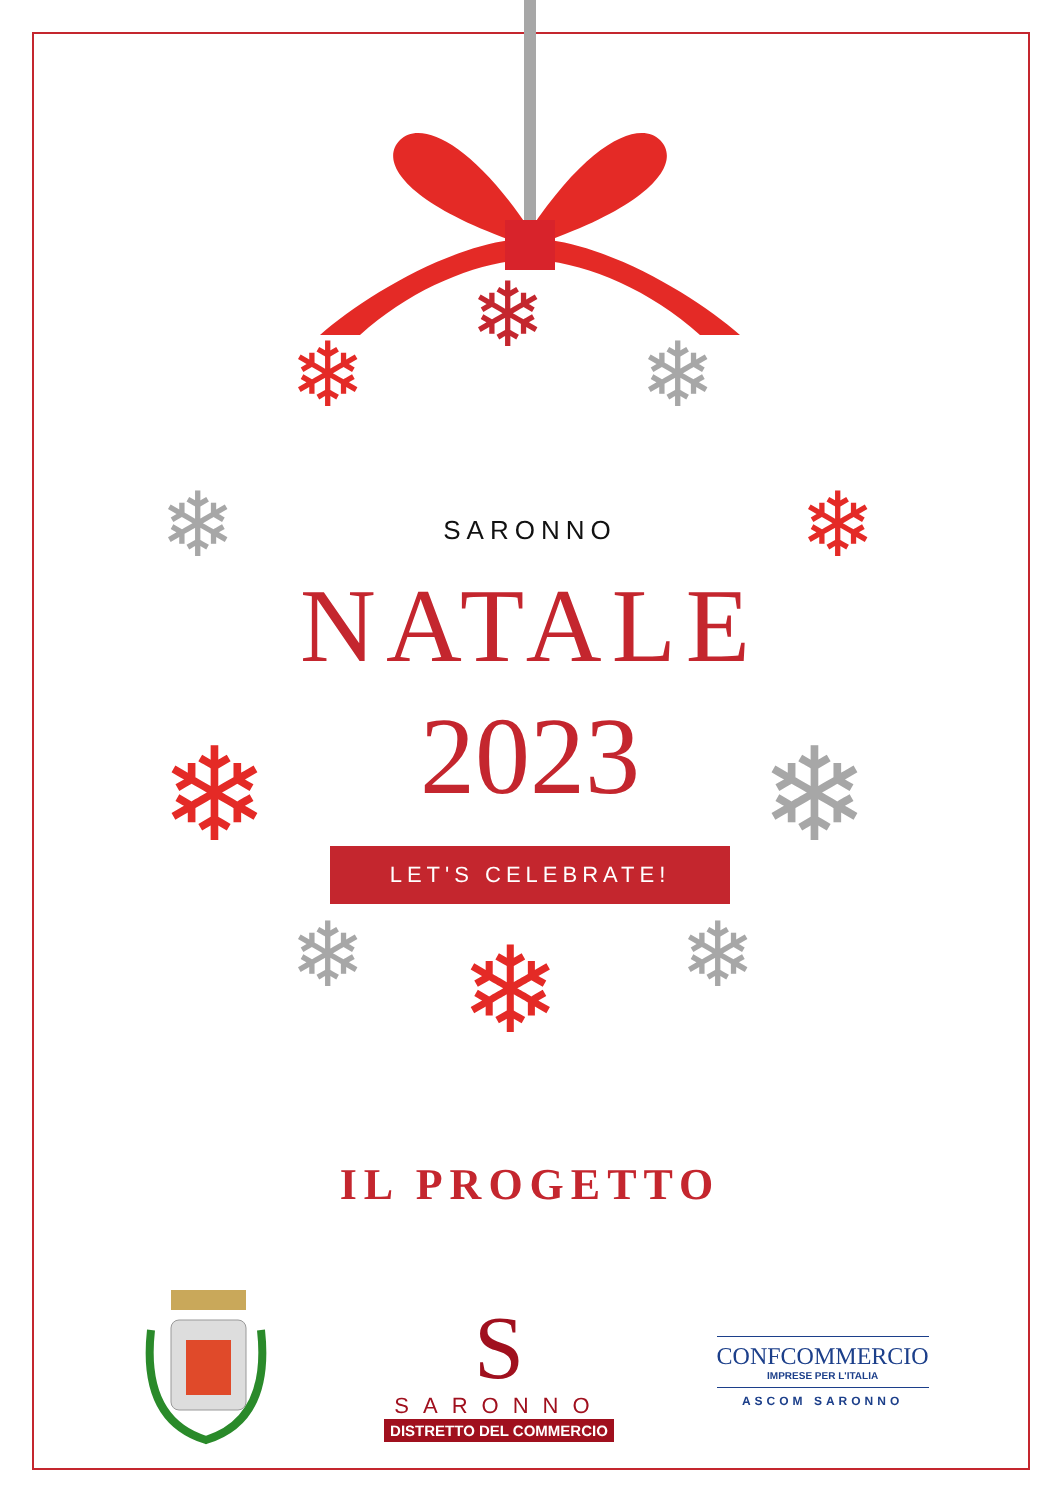❄
❄ ❄
❄ ❄
❄ ❄
❄ ❄ ❄
SARONNO
NATALE
2023
LET'S CELEBRATE!
IL PROGETTO
S
SARONNO
DISTRETTO DEL COMMERCIO
CONFCOMMERCIO
IMPRESE PER L'ITALIA
ASCOM SARONNO